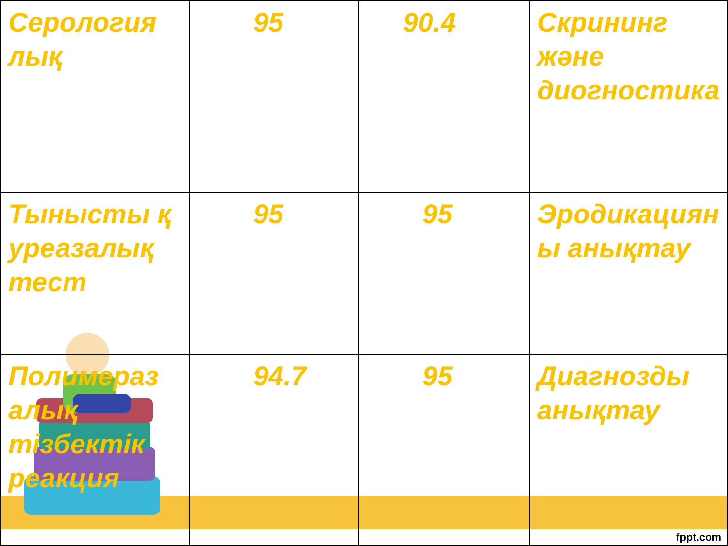| Серология лық | 95 | 90.4 | Скрининг және диогностика |
| Тынысты қ уреазалық тест | 95 | 95 | Эродикациян ы анықтау |
| Полимераз алық тізбектік реакция | 94.7 | 95 | Диагнозды анықтау |
fppt.com